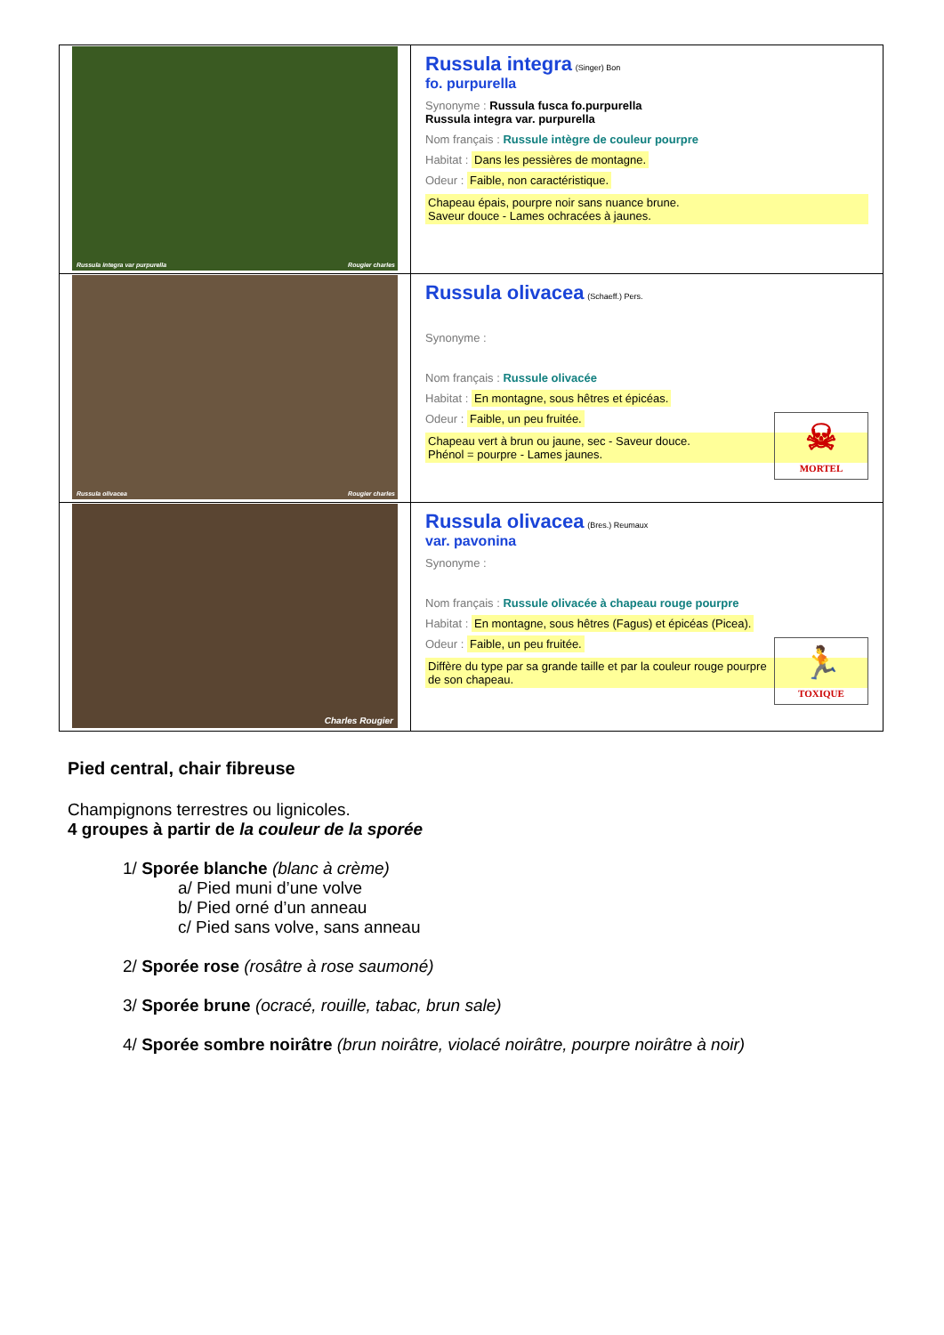| Russula integra var purpurella Rougier charles | Russula integra (Singer) Bon fo. purpurella Synonyme : Russula fusca fo.purpurella Russula integra var. purpurella Nom français : Russule intègre de couleur pourpre Habitat : Dans les pessières de montagne. Odeur : Faible, non caractéristique. Chapeau épais, pourpre noir sans nuance brune. Saveur douce - Lames ochracées à jaunes. |
| Russula olivacea Rougier charles | Russula olivacea (Schaeff.) Pers. Synonyme : Nom français : Russule olivacée Habitat : En montagne, sous hêtres et épicéas. ☠ MORTEL Odeur : Faible, un peu fruitée. Chapeau vert à brun ou jaune, sec - Saveur douce. Phénol = pourpre - Lames jaunes. |
| Charles Rougier | Russula olivacea (Bres.) Reumaux var. pavonina Synonyme : Nom français : Russule olivacée à chapeau rouge pourpre Habitat : En montagne, sous hêtres (Fagus) et épicéas (Picea). 🏃 TOXIQUE Odeur : Faible, un peu fruitée. Diffère du type par sa grande taille et par la couleur rouge pourpre de son chapeau. |
Pied central, chair fibreuse
Champignons terrestres ou lignicoles.
4 groupes à partir de la couleur de la sporée
1/ Sporée blanche (blanc à crème)
a/ Pied muni d’une volve
b/ Pied orné d’un anneau
c/ Pied sans volve, sans anneau
2/ Sporée rose (rosâtre à rose saumoné)
3/ Sporée brune (ocracé, rouille, tabac, brun sale)
4/ Sporée sombre noirâtre (brun noirâtre, violacé noirâtre, pourpre noirâtre à noir)